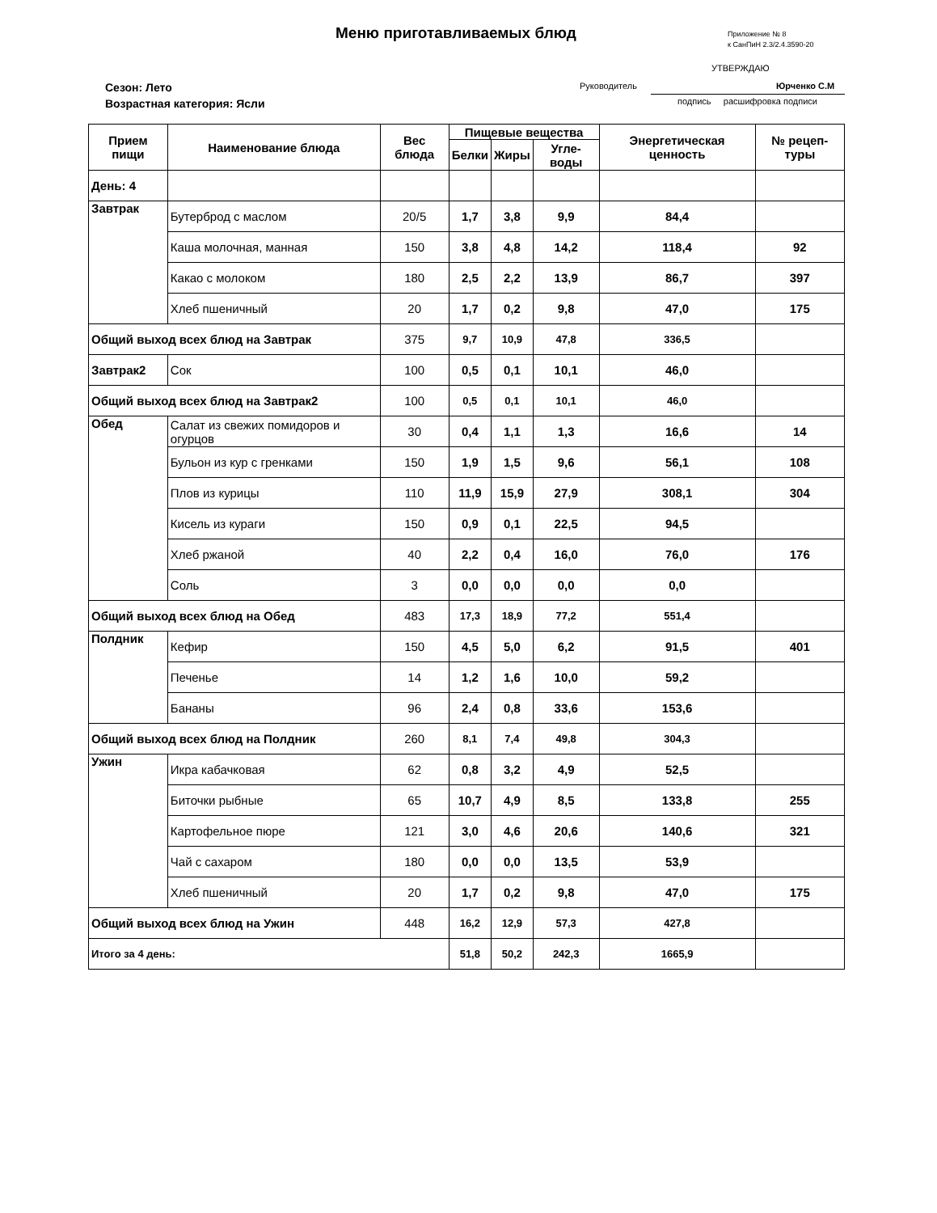Меню приготавливаемых блюд
Приложение № 8
к СанПиН 2.3/2.4.3590-20
УТВЕРЖДАЮ
Руководитель Юрченко С.М
подпись расшифровка подписи
Сезон: Лето
Возрастная категория: Ясли
| Прием пищи | Наименование блюда | Вес блюда | Пищевые вещества | | | Энергетическая ценность | № рецеп-туры |
| --- | --- | --- | --- | --- | --- | --- | --- |
| | | | Белки | Жиры | Угле-воды | | |
| День: 4 | | | | | | | |
| Завтрак | Бутерброд с маслом | 20/5 | 1,7 | 3,8 | 9,9 | 84,4 | |
| | Каша молочная, манная | 150 | 3,8 | 4,8 | 14,2 | 118,4 | 92 |
| | Какао с молоком | 180 | 2,5 | 2,2 | 13,9 | 86,7 | 397 |
| | Хлеб пшеничный | 20 | 1,7 | 0,2 | 9,8 | 47,0 | 175 |
| Общий выход всех блюд на Завтрак | | 375 | 9,7 | 10,9 | 47,8 | 336,5 | |
| Завтрак2 | Сок | 100 | 0,5 | 0,1 | 10,1 | 46,0 | |
| Общий выход всех блюд на Завтрак2 | | 100 | 0,5 | 0,1 | 10,1 | 46,0 | |
| Обед | Салат из свежих помидоров и огурцов | 30 | 0,4 | 1,1 | 1,3 | 16,6 | 14 |
| | Бульон из кур с гренками | 150 | 1,9 | 1,5 | 9,6 | 56,1 | 108 |
| | Плов из курицы | 110 | 11,9 | 15,9 | 27,9 | 308,1 | 304 |
| | Кисель из кураги | 150 | 0,9 | 0,1 | 22,5 | 94,5 | |
| | Хлеб ржаной | 40 | 2,2 | 0,4 | 16,0 | 76,0 | 176 |
| | Соль | 3 | 0,0 | 0,0 | 0,0 | 0,0 | |
| Общий выход всех блюд на Обед | | 483 | 17,3 | 18,9 | 77,2 | 551,4 | |
| Полдник | Кефир | 150 | 4,5 | 5,0 | 6,2 | 91,5 | 401 |
| | Печенье | 14 | 1,2 | 1,6 | 10,0 | 59,2 | |
| | Бананы | 96 | 2,4 | 0,8 | 33,6 | 153,6 | |
| Общий выход всех блюд на Полдник | | 260 | 8,1 | 7,4 | 49,8 | 304,3 | |
| Ужин | Икра кабачковая | 62 | 0,8 | 3,2 | 4,9 | 52,5 | |
| | Биточки рыбные | 65 | 10,7 | 4,9 | 8,5 | 133,8 | 255 |
| | Картофельное пюре | 121 | 3,0 | 4,6 | 20,6 | 140,6 | 321 |
| | Чай с сахаром | 180 | 0,0 | 0,0 | 13,5 | 53,9 | |
| | Хлеб пшеничный | 20 | 1,7 | 0,2 | 9,8 | 47,0 | 175 |
| Общий выход всех блюд на Ужин | | 448 | 16,2 | 12,9 | 57,3 | 427,8 | |
| Итого за 4 день: | | | 51,8 | 50,2 | 242,3 | 1665,9 | |